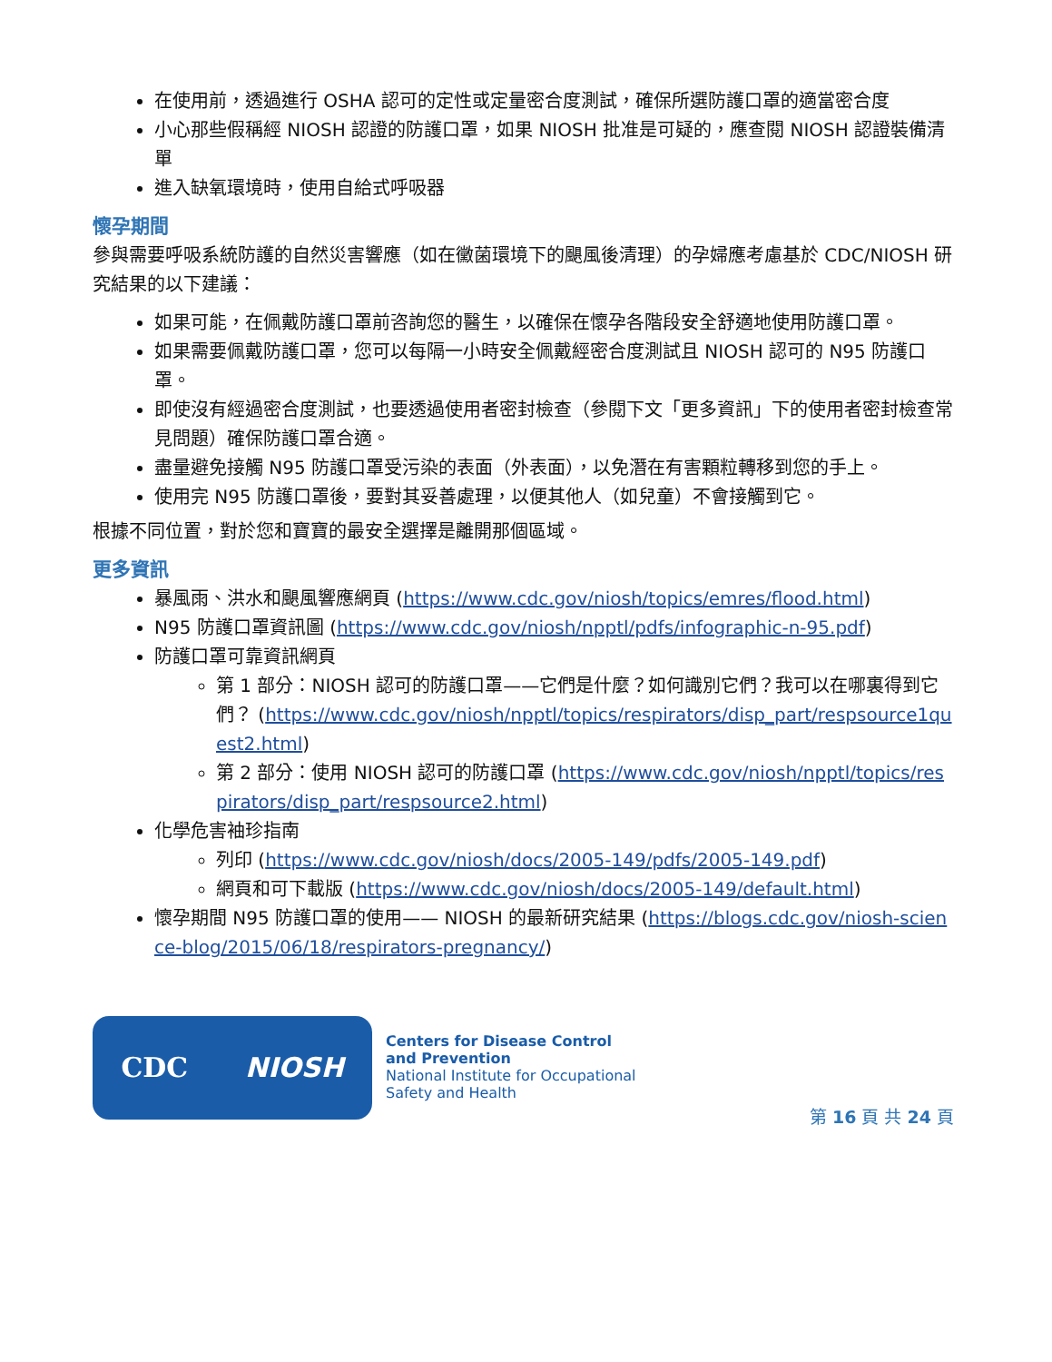在使用前，透過進行 OSHA 認可的定性或定量密合度測試，確保所選防護口罩的適當密合度
小心那些假稱經 NIOSH 認證的防護口罩，如果 NIOSH 批准是可疑的，應查閱 NIOSH 認證裝備清單
進入缺氧環境時，使用自給式呼吸器
懷孕期間
參與需要呼吸系統防護的自然災害響應（如在黴菌環境下的颶風後清理）的孕婦應考慮基於 CDC/NIOSH 研究結果的以下建議：
如果可能，在佩戴防護口罩前咨詢您的醫生，以確保在懷孕各階段安全舒適地使用防護口罩。
如果需要佩戴防護口罩，您可以每隔一小時安全佩戴經密合度測試且 NIOSH 認可的 N95 防護口罩。
即使沒有經過密合度測試，也要透過使用者密封檢查（參閱下文「更多資訊」下的使用者密封檢查常見問題）確保防護口罩合適。
盡量避免接觸 N95 防護口罩受污染的表面（外表面），以免潛在有害顆粒轉移到您的手上。
使用完 N95 防護口罩後，要對其妥善處理，以便其他人（如兒童）不會接觸到它。
根據不同位置，對於您和寶寶的最安全選擇是離開那個區域。
更多資訊
暴風雨、洪水和颶風響應網頁 (https://www.cdc.gov/niosh/topics/emres/flood.html)
N95 防護口罩資訊圖 (https://www.cdc.gov/niosh/npptl/pdfs/infographic-n-95.pdf)
防護口罩可靠資訊網頁
第 1 部分：NIOSH 認可的防護口罩——它們是什麼？如何識別它們？我可以在哪裏得到它們？ (https://www.cdc.gov/niosh/npptl/topics/respirators/disp_part/respsource1quest2.html)
第 2 部分：使用 NIOSH 認可的防護口罩 (https://www.cdc.gov/niosh/npptl/topics/respirators/disp_part/respsource2.html)
化學危害袖珍指南
列印 (https://www.cdc.gov/niosh/docs/2005-149/pdfs/2005-149.pdf)
網頁和可下載版 (https://www.cdc.gov/niosh/docs/2005-149/default.html)
懷孕期間 N95 防護口罩的使用—— NIOSH 的最新研究結果 (https://blogs.cdc.gov/niosh-science-blog/2015/06/18/respirators-pregnancy/)
CDC NIOSH
Centers for Disease Control
and Prevention
National Institute for Occupational
Safety and Health
第 16 頁 共 24 頁